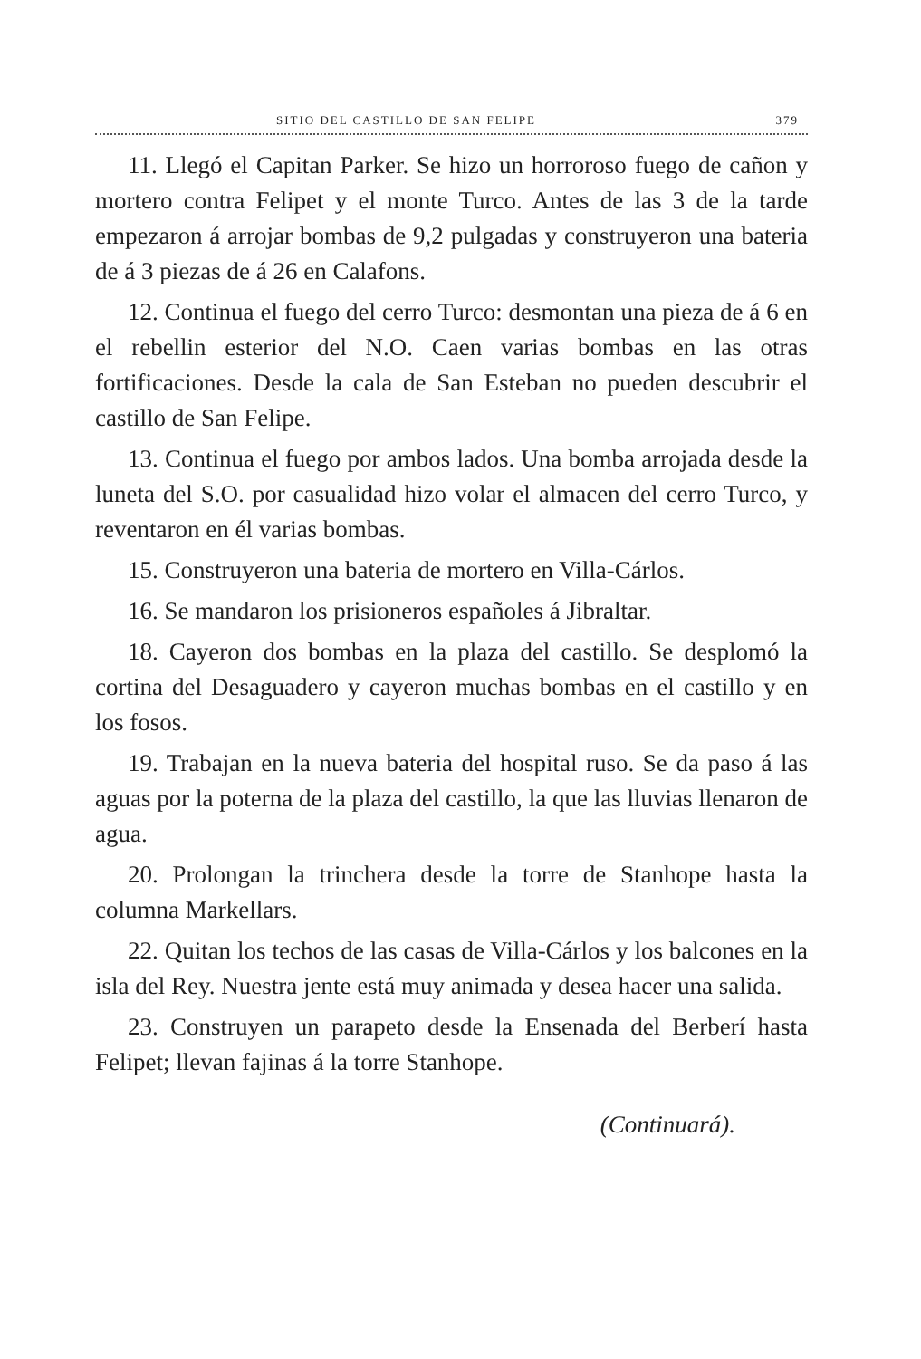SITIO DEL CASTILLO DE SAN FELIPE 379
11. Llegó el Capitan Parker. Se hizo un horroroso fuego de cañon y mortero contra Felipet y el monte Turco. Antes de las 3 de la tarde empezaron á arrojar bombas de 9,2 pulgadas y construyeron una bateria de á 3 piezas de á 26 en Calafons.
12. Continua el fuego del cerro Turco: desmontan una pieza de á 6 en el rebellin esterior del N.O. Caen varias bombas en las otras fortificaciones. Desde la cala de San Esteban no pueden descubrir el castillo de San Felipe.
13. Continua el fuego por ambos lados. Una bomba arrojada desde la luneta del S.O. por casualidad hizo volar el almacen del cerro Turco, y reventaron en él varias bombas.
15. Construyeron una bateria de mortero en Villa-Cárlos.
16. Se mandaron los prisioneros españoles á Jibraltar.
18. Cayeron dos bombas en la plaza del castillo. Se desplomó la cortina del Desaguadero y cayeron muchas bombas en el castillo y en los fosos.
19. Trabajan en la nueva bateria del hospital ruso. Se da paso á las aguas por la poterna de la plaza del castillo, la que las lluvias llenaron de agua.
20. Prolongan la trinchera desde la torre de Stanhope hasta la columna Markellars.
22. Quitan los techos de las casas de Villa-Cárlos y los balcones en la isla del Rey. Nuestra jente está muy animada y desea hacer una salida.
23. Construyen un parapeto desde la Ensenada del Berberí hasta Felipet; llevan fajinas á la torre Stanhope.
(Continuará).